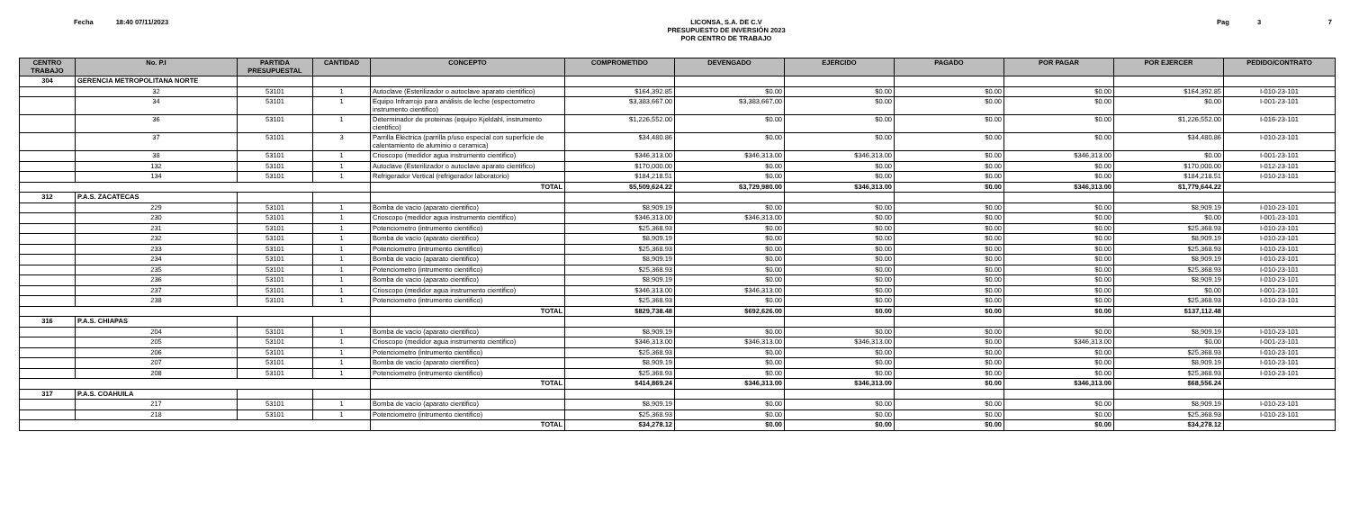Fecha 18:40 07/11/2023 LICONSA, S.A. DE C.V
PRESUPUESTO DE INVERSIÓN 2023
POR CENTRO DE TRABAJO
Pag 3 7
| CENTRO TRABAJO | No. P.I | PARTIDA PRESUPUESTAL | CANTIDAD | CONCEPTO | COMPROMETIDO | DEVENGADO | EJERCIDO | PAGADO | POR PAGAR | POR EJERCER | PEDIDO/CONTRATO |
| --- | --- | --- | --- | --- | --- | --- | --- | --- | --- | --- | --- |
| 304 | GERENCIA METROPOLITANA NORTE | | | | | | | | | | |
| | 32 | 53101 | 1 | Autoclave (Esterilizador o autoclave aparato cientifico) | $164,392.85 | $0.00 | $0.00 | $0.00 | $0.00 | $164,392.85 | I-010-23-101 |
| | 34 | 53101 | 1 | Equipo Infrarrojo para análisis de leche (espectometro instrumento cientifico) | $3,383,667.00 | $3,383,667.00 | $0.00 | $0.00 | $0.00 | $0.00 | I-001-23-101 |
| | 36 | 53101 | 1 | Determinador de proteinas (equipo Kjeldahl, instrumento cientifico) | $1,226,552.00 | $0.00 | $0.00 | $0.00 | $0.00 | $1,226,552.00 | I-016-23-101 |
| | 37 | 53101 | 3 | Parrilla Eléctrica (parrilla p/uso especial con superficie de calentamiento de aluminio o ceramica) | $34,480.86 | $0.00 | $0.00 | $0.00 | $0.00 | $34,480.86 | I-010-23-101 |
| | 38 | 53101 | 1 | Crioscopo (medidor agua instrumento cientifico) | $346,313.00 | $346,313.00 | $346,313.00 | $0.00 | $346,313.00 | $0.00 | I-001-23-101 |
| | 132 | 53101 | 1 | Autoclave (Esterilizador o autoclave aparato cientifico) | $170,000.00 | $0.00 | $0.00 | $0.00 | $0.00 | $170,000.00 | I-012-23-101 |
| | 134 | 53101 | 1 | Refrigerador Vertical (refrigerador laboratorio) | $184,218.51 | $0.00 | $0.00 | $0.00 | $0.00 | $184,218.51 | I-010-23-101 |
| | | | | TOTAL | $5,509,624.22 | $3,729,980.00 | $346,313.00 | $0.00 | $346,313.00 | $1,779,644.22 | |
| 312 | P.A.S. ZACATECAS | | | | | | | | | | |
| | 229 | 53101 | 1 | Bomba de vacío (aparato cientifico) | $8,909.19 | $0.00 | $0.00 | $0.00 | $0.00 | $8,909.19 | I-010-23-101 |
| | 230 | 53101 | 1 | Crioscopo (medidor agua instrumento cientifico) | $346,313.00 | $346,313.00 | $0.00 | $0.00 | $0.00 | $0.00 | I-001-23-101 |
| | 231 | 53101 | 1 | Potenciometro (intrumento cientifico) | $25,368.93 | $0.00 | $0.00 | $0.00 | $0.00 | $25,368.93 | I-010-23-101 |
| | 232 | 53101 | 1 | Bomba de vacío (aparato cientifico) | $8,909.19 | $0.00 | $0.00 | $0.00 | $0.00 | $8,909.19 | I-010-23-101 |
| | 233 | 53101 | 1 | Potenciometro (intrumento cientifico) | $25,368.93 | $0.00 | $0.00 | $0.00 | $0.00 | $25,368.93 | I-010-23-101 |
| | 234 | 53101 | 1 | Bomba de vacío (aparato cientifico) | $8,909.19 | $0.00 | $0.00 | $0.00 | $0.00 | $8,909.19 | I-010-23-101 |
| | 235 | 53101 | 1 | Potenciometro (intrumento cientifico) | $25,368.93 | $0.00 | $0.00 | $0.00 | $0.00 | $25,368.93 | I-010-23-101 |
| | 236 | 53101 | 1 | Bomba de vacío (aparato cientifico) | $8,909.19 | $0.00 | $0.00 | $0.00 | $0.00 | $8,909.19 | I-010-23-101 |
| | 237 | 53101 | 1 | Crioscopo (medidor agua instrumento cientifico) | $346,313.00 | $346,313.00 | $0.00 | $0.00 | $0.00 | $0.00 | I-001-23-101 |
| | 238 | 53101 | 1 | Potenciometro (intrumento cientifico) | $25,368.93 | $0.00 | $0.00 | $0.00 | $0.00 | $25,368.93 | I-010-23-101 |
| | | | | TOTAL | $829,738.48 | $692,626.00 | $0.00 | $0.00 | $0.00 | $137,112.48 | |
| 316 | P.A.S. CHIAPAS | | | | | | | | | | |
| | 204 | 53101 | 1 | Bomba de vacío (aparato cientifico) | $8,909.19 | $0.00 | $0.00 | $0.00 | $0.00 | $8,909.19 | I-010-23-101 |
| | 205 | 53101 | 1 | Crioscopo (medidor agua instrumento cientifico) | $346,313.00 | $346,313.00 | $346,313.00 | $0.00 | $346,313.00 | $0.00 | I-001-23-101 |
| | 206 | 53101 | 1 | Potenciometro (intrumento cientifico) | $25,368.93 | $0.00 | $0.00 | $0.00 | $0.00 | $25,368.93 | I-010-23-101 |
| | 207 | 53101 | 1 | Bomba de vacío (aparato cientifico) | $8,909.19 | $0.00 | $0.00 | $0.00 | $0.00 | $8,909.19 | I-010-23-101 |
| | 208 | 53101 | 1 | Potenciometro (intrumento cientifico) | $25,368.93 | $0.00 | $0.00 | $0.00 | $0.00 | $25,368.93 | I-010-23-101 |
| | | | | TOTAL | $414,869.24 | $346,313.00 | $346,313.00 | $0.00 | $346,313.00 | $68,556.24 | |
| 317 | P.A.S. COAHUILA | | | | | | | | | | |
| | 217 | 53101 | 1 | Bomba de vacío (aparato cientifico) | $8,909.19 | $0.00 | $0.00 | $0.00 | $0.00 | $8,909.19 | I-010-23-101 |
| | 218 | 53101 | 1 | Potenciometro (intrumento cientifico) | $25,368.93 | $0.00 | $0.00 | $0.00 | $0.00 | $25,368.93 | I-010-23-101 |
| | | | | TOTAL | $34,278.12 | $0.00 | $0.00 | $0.00 | $0.00 | $34,278.12 | |